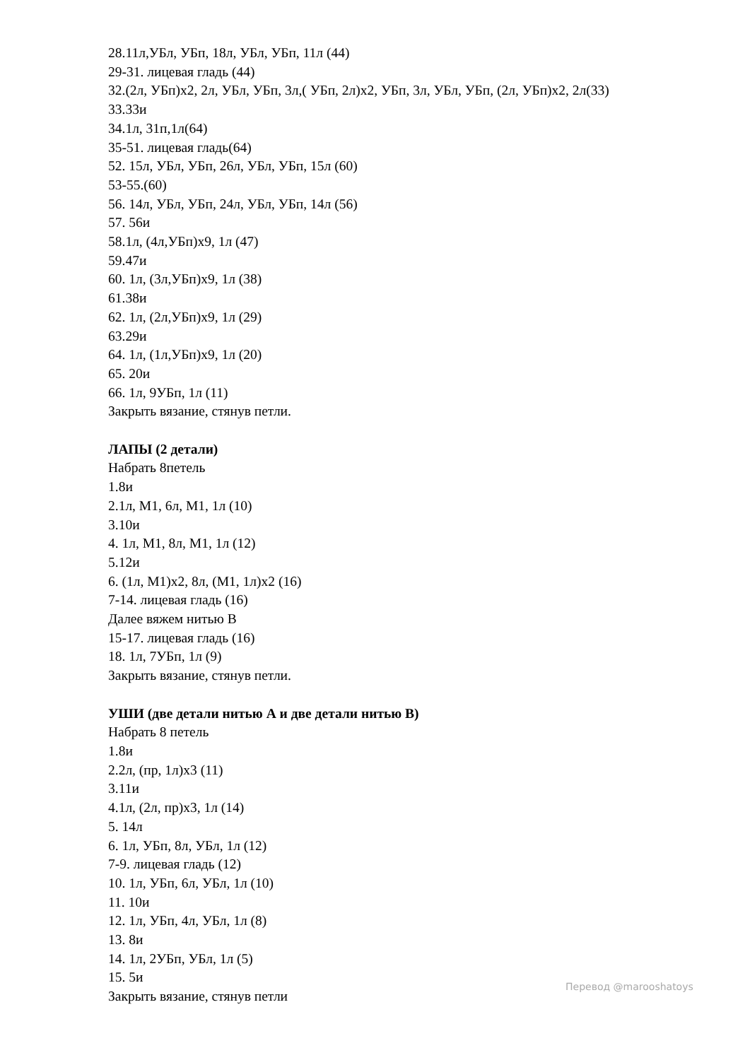28.11л,УБл, УБп, 18л, УБл, УБп, 11л (44)
29-31. лицевая гладь (44)
32.(2л, УБп)х2, 2л, УБл, УБп, 3л,( УБп, 2л)х2, УБп, 3л, УБл, УБп, (2л, УБп)х2, 2л(33)
33.33и
34.1л, 31п,1л(64)
35-51. лицевая гладь(64)
52. 15л, УБл, УБп, 26л, УБл, УБп, 15л (60)
53-55.(60)
56. 14л, УБл, УБп, 24л, УБл, УБп, 14л (56)
57. 56и
58.1л, (4л,УБп)х9, 1л (47)
59.47и
60. 1л, (3л,УБп)х9, 1л (38)
61.38и
62. 1л, (2л,УБп)х9, 1л (29)
63.29и
64. 1л, (1л,УБп)х9, 1л (20)
65. 20и
66. 1л, 9УБп, 1л (11)
Закрыть вязание, стянув петли.
ЛАПЫ (2 детали)
Набрать 8петель
1.8и
2.1л, М1, 6л, М1, 1л (10)
3.10и
4. 1л, М1, 8л, М1, 1л (12)
5.12и
6. (1л, М1)х2, 8л, (М1, 1л)х2 (16)
7-14. лицевая гладь (16)
Далее вяжем нитью В
15-17. лицевая гладь (16)
18. 1л, 7УБп, 1л (9)
Закрыть вязание, стянув петли.
УШИ (две детали нитью А и две детали нитью В)
Набрать 8 петель
1.8и
2.2л, (пр, 1л)х3 (11)
3.11и
4.1л, (2л, пр)х3, 1л (14)
5. 14л
6. 1л, УБп, 8л, УБл, 1л (12)
7-9. лицевая гладь (12)
10. 1л, УБп, 6л, УБл, 1л (10)
11. 10и
12. 1л, УБп, 4л, УБл, 1л (8)
13. 8и
14. 1л, 2УБп, УБл, 1л (5)
15. 5и
Закрыть вязание, стянув петли
Перевод @marooshatoys